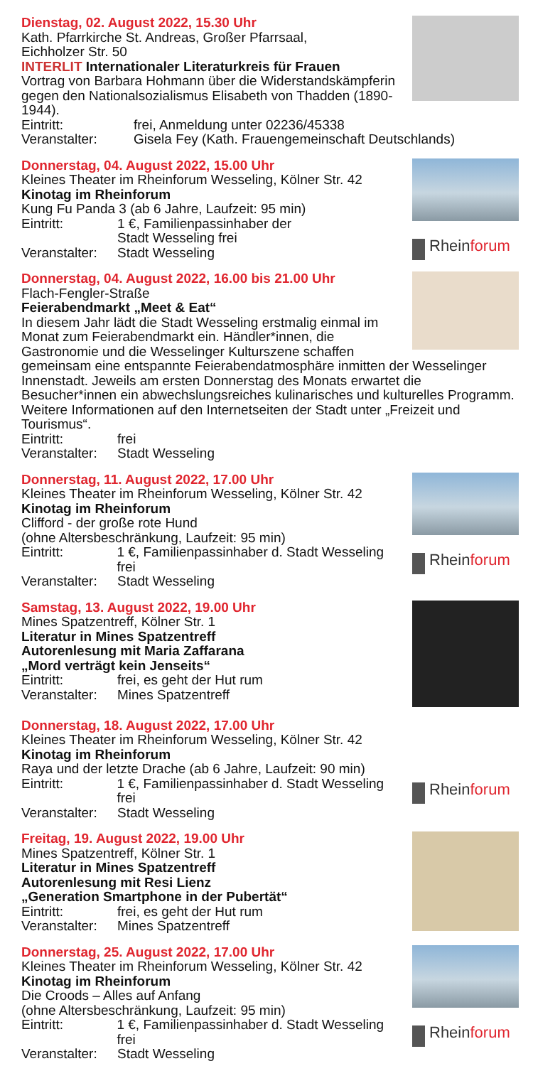Dienstag, 02. August 2022, 15.30 Uhr
Kath. Pfarrkirche St. Andreas, Großer Pfarrsaal,
Eichholzer Str. 50
INTERLIT Internationaler Literaturkreis für Frauen
Vortrag von Barbara Hohmann über die Widerstandskämpferin gegen den Nationalsozialismus Elisabeth von Thadden (1890-1944).
Eintritt: frei, Anmeldung unter 02236/45338
Veranstalter: Gisela Fey (Kath. Frauengemeinschaft Deutschlands)
Rheinforum
Donnerstag, 04. August 2022, 15.00 Uhr
Kleines Theater im Rheinforum Wesseling, Kölner Str. 42
Kinotag im Rheinforum
Kung Fu Panda 3 (ab 6 Jahre, Laufzeit: 95 min)
Eintritt: 1 €, Familienpassinhaber der
Stadt Wesseling frei
Veranstalter:
Stadt Wesseling
Donnerstag, 04. August 2022, 16.00 bis 21.00 Uhr
Flach-Fengler-Straße
Feierabendmarkt „Meet & Eat“
In diesem Jahr lädt die Stadt Wesseling erstmalig einmal im Monat zum Feierabendmarkt ein. Händler*innen, die Gastronomie und die Wesselinger Kulturszene schaffen gemeinsam eine entspannte Feierabendatmosphäre inmitten der Wesselinger Innenstadt. Jeweils am ersten Donnerstag des Monats erwartet die Besucher*innen ein abwechslungsreiches kulinarisches und kulturelles Programm. Weitere Informationen auf den Internetseiten der Stadt unter „Freizeit und Tourismus“.
Eintritt: frei
Veranstalter:
Stadt Wesseling
Rheinforum
Donnerstag, 11. August 2022, 17.00 Uhr
Kleines Theater im Rheinforum Wesseling, Kölner Str. 42
Kinotag im Rheinforum
Clifford - der große rote Hund
(ohne Altersbeschränkung, Laufzeit: 95 min)
Eintritt: 1 €, Familienpassinhaber d. Stadt Wesseling frei
Veranstalter:
Stadt Wesseling
Samstag, 13. August 2022, 19.00 Uhr
Mines Spatzentreff, Kölner Str. 1
Literatur in Mines Spatzentreff
Autorenlesung mit Maria Zaffarana
„Mord verträgt kein Jenseits“
Eintritt: frei, es geht der Hut rum
Veranstalter:
Mines Spatzentreff
Rheinforum
Donnerstag, 18. August 2022, 17.00 Uhr
Kleines Theater im Rheinforum Wesseling, Kölner Str. 42
Kinotag im Rheinforum
Raya und der letzte Drache (ab 6 Jahre, Laufzeit: 90 min)
Eintritt: 1 €, Familienpassinhaber d. Stadt Wesseling frei
Veranstalter:
Stadt Wesseling
Freitag, 19. August 2022, 19.00 Uhr
Mines Spatzentreff, Kölner Str. 1
Literatur in Mines Spatzentreff
Autorenlesung mit Resi Lienz
„Generation Smartphone in der Pubertät“
Eintritt: frei, es geht der Hut rum
Veranstalter:
Mines Spatzentreff
Rheinforum
Donnerstag, 25. August 2022, 17.00 Uhr
Kleines Theater im Rheinforum Wesseling, Kölner Str. 42
Kinotag im Rheinforum
Die Croods – Alles auf Anfang
(ohne Altersbeschränkung, Laufzeit: 95 min)
Eintritt: 1 €, Familienpassinhaber d. Stadt Wesseling frei
Veranstalter:
Stadt Wesseling